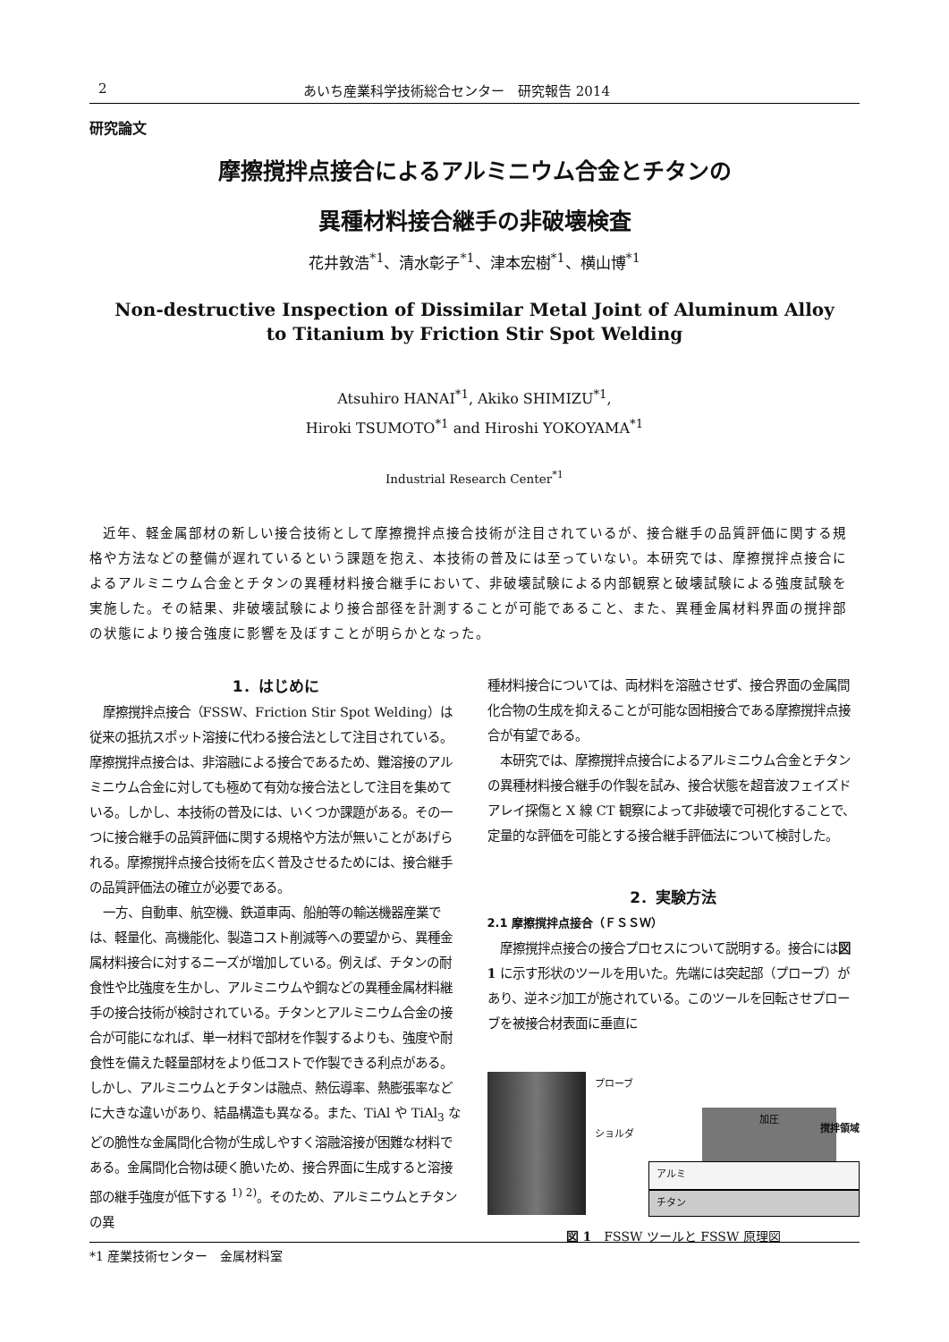2 あいち産業科学技術総合センター　研究報告 2014
研究論文
摩擦撹拌点接合によるアルミニウム合金とチタンの
異種材料接合継手の非破壊検査
花井敦浩<sup>*1</sup>、清水彰子<sup>*1</sup>、津本宏樹<sup>*1</sup>、横山博<sup>*1</sup>
Non-destructive Inspection of Dissimilar Metal Joint of Aluminum Alloy
to Titanium by Friction Stir Spot Welding
Atsuhiro HANAI<sup>*1</sup>, Akiko SHIMIZU<sup>*1</sup>,
Hiroki TSUMOTO<sup>*1</sup> and Hiroshi YOKOYAMA<sup>*1</sup>
Industrial Research Center<sup>*1</sup>
近年、軽金属部材の新しい接合技術として摩擦攪拌点接合技術が注目されているが、接合継手の品質評価に関する規格や方法などの整備が遅れているという課題を抱え、本技術の普及には至っていない。本研究では、摩擦撹拌点接合によるアルミニウム合金とチタンの異種材料接合継手において、非破壊試験による内部観察と破壊試験による強度試験を実施した。その結果、非破壊試験により接合部径を計測することが可能であること、また、異種金属材料界面の撹拌部の状態により接合強度に影響を及ぼすことが明らかとなった。
1．はじめに
摩擦撹拌点接合（FSSW、Friction Stir Spot Welding）は従来の抵抗スポット溶接に代わる接合法として注目されている。摩擦撹拌点接合は、非溶融による接合であるため、難溶接のアルミニウム合金に対しても極めて有効な接合法として注目を集めている。しかし、本技術の普及には、いくつか課題がある。その一つに接合継手の品質評価に関する規格や方法が無いことがあげられる。摩擦撹拌点接合技術を広く普及させるためには、接合継手の品質評価法の確立が必要である。
一方、自動車、航空機、鉄道車両、船舶等の輸送機器産業では、軽量化、高機能化、製造コスト削減等への要望から、異種金属材料接合に対するニーズが増加している。例えば、チタンの耐食性や比強度を生かし、アルミニウムや鋼などの異種金属材料継手の接合技術が検討されている。チタンとアルミニウム合金の接合が可能になれば、単一材料で部材を作製するよりも、強度や耐食性を備えた軽量部材をより低コストで作製できる利点がある。しかし、アルミニウムとチタンは融点、熱伝導率、熱膨張率などに大きな違いがあり、結晶構造も異なる。また、TiAl や TiAl<sub>3</sub> などの脆性な金属間化合物が生成しやすく溶融溶接が困難な材料である。金属間化合物は硬く脆いため、接合界面に生成すると溶接部の継手強度が低下する <sup>1) 2)</sup>。そのため、アルミニウムとチタンの異
種材料接合については、両材料を溶融させず、接合界面の金属間化合物の生成を抑えることが可能な固相接合である摩擦撹拌点接合が有望である。
本研究では、摩擦撹拌点接合によるアルミニウム合金とチタンの異種材料接合継手の作製を試み、接合状態を超音波フェイズドアレイ探傷と X 線 CT 観察によって非破壊で可視化することで、定量的な評価を可能とする接合継手評価法について検討した。
2．実験方法
2.1 摩擦撹拌点接合（ＦＳＳＷ）
摩擦撹拌点接合の接合プロセスについて説明する。接合には図 1 に示す形状のツールを用いた。先端には突起部（プローブ）があり、逆ネジ加工が施されている。このツールを回転させプローブを被接合材表面に垂直に
プローブ
ショルダ
加圧
撹拌領域
アルミ
チタン
図 1　FSSW ツールと FSSW 原理図
*1 産業技術センター　金属材料室